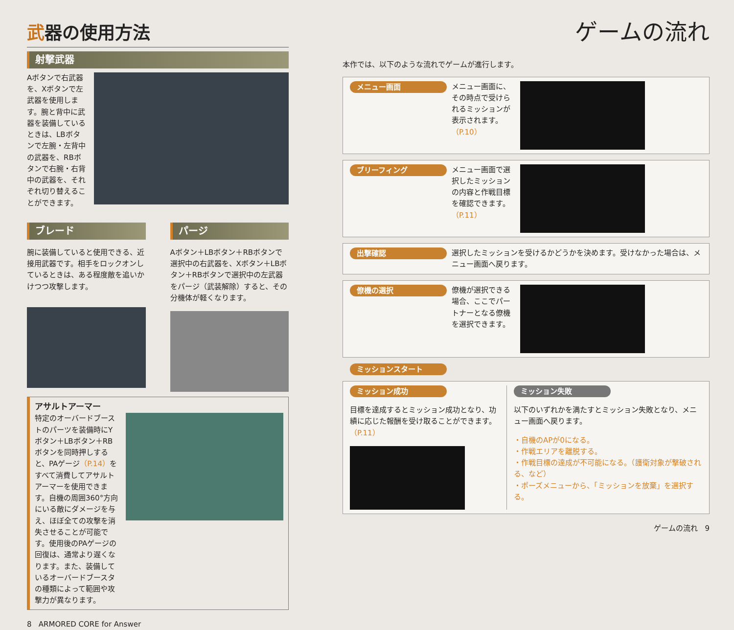武器の使用方法
射撃武器
Aボタンで右武器を、Xボタンで左武器を使用します。腕と背中に武器を装備しているときは、LBボタンで左腕・左背中の武器を、RBボタンで右腕・右背中の武器を、それぞれ切り替えることができます。
ブレード
腕に装備していると使用できる、近接用武器です。相手をロックオンしているときは、ある程度敵を追いかけつつ攻撃します。
パージ
Aボタン＋LBボタン＋RBボタンで選択中の右武器を、Xボタン＋LBボタン＋RBボタンで選択中の左武器をパージ（武装解除）すると、その分機体が軽くなります。
アサルトアーマー
特定のオーバードブーストのパーツを装備時にYボタン＋LBボタン＋RBボタンを同時押しすると、PAゲージ（P.14）をすべて消費してアサルトアーマーを使用できます。自機の周囲360°方向にいる敵にダメージを与え、ほぼ全ての攻撃を消失させることが可能です。使用後のPAゲージの回復は、通常より遅くなります。また、装備しているオーバードブースタの種類によって範囲や攻撃力が異なります。
8 ARMORED CORE for Answer
ゲームの流れ
本作では、以下のような流れでゲームが進行します。
メニュー画面
メニュー画面に、その時点で受けられるミッションが表示されます。（P.10）
ブリーフィング
メニュー画面で選択したミッションの内容と作戦目標を確認できます。（P.11）
出撃確認
選択したミッションを受けるかどうかを決めます。受けなかった場合は、メニュー画面へ戻ります。
僚機の選択
僚機が選択できる場合、ここでパートナーとなる僚機を選択できます。
ミッションスタート
ミッション成功
目標を達成するとミッション成功となり、功績に応じた報酬を受け取ることができます。（P.11）
ミッション失敗
以下のいずれかを満たすとミッション失敗となり、メニュー画面へ戻ります。
・自機のAPが0になる。
・作戦エリアを離脱する。
・作戦目標の達成が不可能になる。（護衛対象が撃破される、など）
・ポーズメニューから、「ミッションを放棄」を選択する。
ゲームの流れ 9